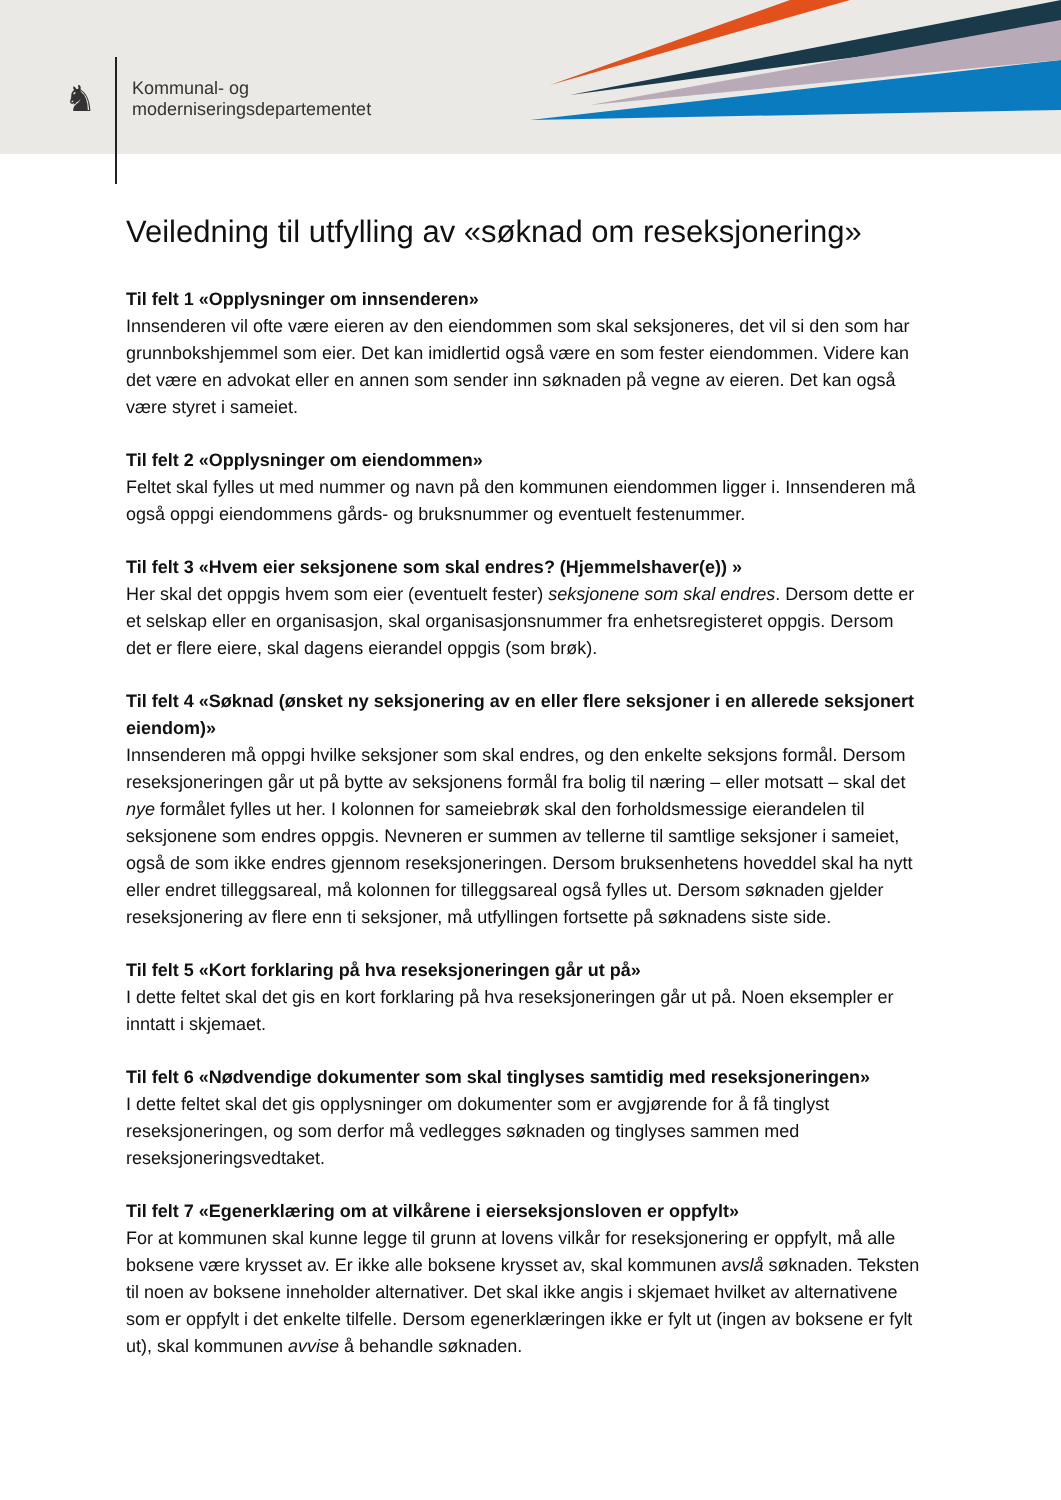♞ Kommunal- og
moderniseringsdepartementet
Veiledning til utfylling av «søknad om reseksjonering»
Til felt 1 «Opplysninger om innsenderen»
Innsenderen vil ofte være eieren av den eiendommen som skal seksjoneres, det vil si den som har grunnbokshjemmel som eier. Det kan imidlertid også være en som fester eiendommen. Videre kan det være en advokat eller en annen som sender inn søknaden på vegne av eieren. Det kan også være styret i sameiet.
Til felt 2 «Opplysninger om eiendommen»
Feltet skal fylles ut med nummer og navn på den kommunen eiendommen ligger i. Innsenderen må også oppgi eiendommens gårds- og bruksnummer og eventuelt festenummer.
Til felt 3 «Hvem eier seksjonene som skal endres? (Hjemmelshaver(e)) »
Her skal det oppgis hvem som eier (eventuelt fester) seksjonene som skal endres. Dersom dette er et selskap eller en organisasjon, skal organisasjonsnummer fra enhetsregisteret oppgis. Dersom det er flere eiere, skal dagens eierandel oppgis (som brøk).
Til felt 4 «Søknad (ønsket ny seksjonering av en eller flere seksjoner i en allerede seksjonert eiendom)»
Innsenderen må oppgi hvilke seksjoner som skal endres, og den enkelte seksjons formål. Dersom reseksjoneringen går ut på bytte av seksjonens formål fra bolig til næring – eller motsatt – skal det nye formålet fylles ut her. I kolonnen for sameiebrøk skal den forholdsmessige eierandelen til seksjonene som endres oppgis. Nevneren er summen av tellerne til samtlige seksjoner i sameiet, også de som ikke endres gjennom reseksjoneringen. Dersom bruksenhetens hoveddel skal ha nytt eller endret tilleggsareal, må kolonnen for tilleggsareal også fylles ut. Dersom søknaden gjelder reseksjonering av flere enn ti seksjoner, må utfyllingen fortsette på søknadens siste side.
Til felt 5 «Kort forklaring på hva reseksjoneringen går ut på»
I dette feltet skal det gis en kort forklaring på hva reseksjoneringen går ut på. Noen eksempler er inntatt i skjemaet.
Til felt 6 «Nødvendige dokumenter som skal tinglyses samtidig med reseksjoneringen»
I dette feltet skal det gis opplysninger om dokumenter som er avgjørende for å få tinglyst reseksjoneringen, og som derfor må vedlegges søknaden og tinglyses sammen med reseksjoneringsvedtaket.
Til felt 7 «Egenerklæring om at vilkårene i eierseksjonsloven er oppfylt»
For at kommunen skal kunne legge til grunn at lovens vilkår for reseksjonering er oppfylt, må alle boksene være krysset av. Er ikke alle boksene krysset av, skal kommunen avslå søknaden. Teksten til noen av boksene inneholder alternativer. Det skal ikke angis i skjemaet hvilket av alternativene som er oppfylt i det enkelte tilfelle. Dersom egenerklæringen ikke er fylt ut (ingen av boksene er fylt ut), skal kommunen avvise å behandle søknaden.